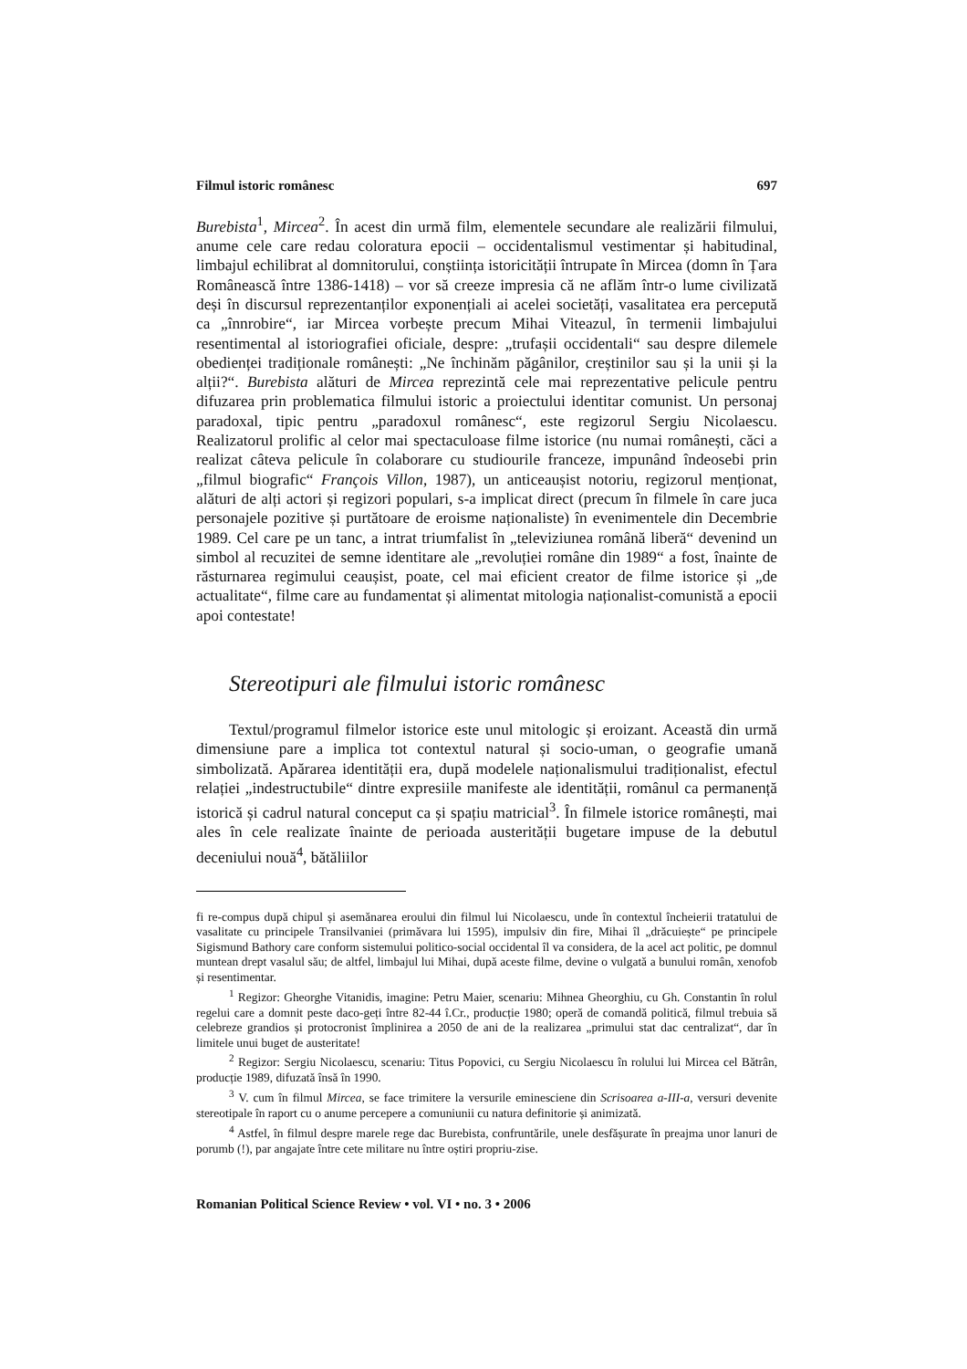Filmul istoric românesc 697
Burebista<sup>1</sup>, Mircea<sup>2</sup>. În acest din urmă film, elementele secundare ale realizării filmului, anume cele care redau coloratura epocii – occidentalismul vestimentar și habitudinal, limbajul echilibrat al domnitorului, conștiința istoricității întrupate în Mircea (domn în Țara Românească între 1386-1418) – vor să creeze impresia că ne aflăm într-o lume civilizată deși în discursul reprezentanților exponențiali ai acelei societăți, vasalitatea era percepută ca „înnrobire“, iar Mircea vorbește precum Mihai Viteazul, în termenii limbajului resentimental al istoriografiei oficiale, despre: „trufașii occidentali“ sau despre dilemele obedienței tradiționale românești: „Ne închinăm păgânilor, creștinilor sau și la unii și la alții?“. Burebista alături de Mircea reprezintă cele mai reprezentative pelicule pentru difuzarea prin problematica filmului istoric a proiectului identitar comunist. Un personaj paradoxal, tipic pentru „paradoxul românesc“, este regizorul Sergiu Nicolaescu. Realizatorul prolific al celor mai spectaculoase filme istorice (nu numai românești, căci a realizat câteva pelicule în colaborare cu studiourile franceze, impunând îndeosebi prin „filmul biografic“ François Villon, 1987), un anticeaușist notoriu, regizorul menționat, alături de alți actori și regizori populari, s-a implicat direct (precum în filmele în care juca personajele pozitive și purtătoare de eroisme naționaliste) în evenimentele din Decembrie 1989. Cel care pe un tanc, a intrat triumfalist în „televiziunea română liberă“ devenind un simbol al recuzitei de semne identitare ale „revoluției române din 1989“ a fost, înainte de răsturnarea regimului ceaușist, poate, cel mai eficient creator de filme istorice și „de actualitate“, filme care au fundamentat și alimentat mitologia naționalist-comunistă a epocii apoi contestate!
Stereotipuri ale filmului istoric românesc
Textul/programul filmelor istorice este unul mitologic și eroizant. Această din urmă dimensiune pare a implica tot contextul natural și socio-uman, o geografie umană simbolizată. Apărarea identității era, după modelele naționalismului tradiționalist, efectul relației „indestructubile“ dintre expresiile manifeste ale identității, românul ca permanență istorică și cadrul natural conceput ca și spațiu matricial<sup>3</sup>. În filmele istorice românești, mai ales în cele realizate înainte de perioada austerității bugetare impuse de la debutul deceniului nouă<sup>4</sup>, bătăliilor
fi re-compus după chipul și asemănarea eroului din filmul lui Nicolaescu, unde în contextul încheierii tratatului de vasalitate cu principele Transilvaniei (primăvara lui 1595), impulsiv din fire, Mihai îl „drăcuiește“ pe principele Sigismund Bathory care conform sistemului politico-social occidental îl va considera, de la acel act politic, pe domnul muntean drept vasalul său; de altfel, limbajul lui Mihai, după aceste filme, devine o vulgată a bunului român, xenofob și resentimentar.
<sup>1</sup> Regizor: Gheorghe Vitanidis, imagine: Petru Maier, scenariu: Mihnea Gheorghiu, cu Gh. Constantin în rolul regelui care a domnit peste daco-geți între 82-44 î.Cr., producție 1980; operă de comandă politică, filmul trebuia să celebreze grandios și protocronist împlinirea a 2050 de ani de la realizarea „primului stat dac centralizat“, dar în limitele unui buget de austeritate!
<sup>2</sup> Regizor: Sergiu Nicolaescu, scenariu: Titus Popovici, cu Sergiu Nicolaescu în rolului lui Mircea cel Bătrân, producție 1989, difuzată însă în 1990.
<sup>3</sup> V. cum în filmul Mircea, se face trimitere la versurile eminesciene din Scrisoarea a-III-a, versuri devenite stereotipale în raport cu o anume percepere a comuniunii cu natura definitorie și animizată.
<sup>4</sup> Astfel, în filmul despre marele rege dac Burebista, confruntările, unele desfășurate în preajma unor lanuri de porumb (!), par angajate între cete militare nu între oștiri propriu-zise.
Romanian Political Science Review • vol. VI • no. 3 • 2006